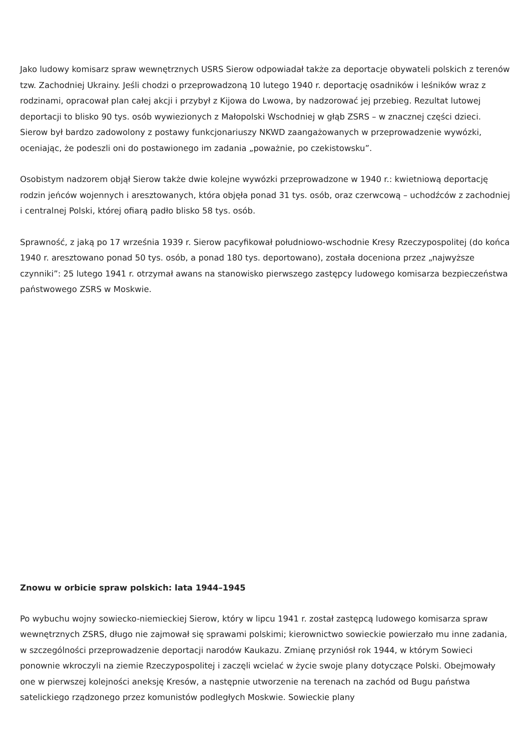Jako ludowy komisarz spraw wewnętrznych USRS Sierow odpowiadał także za deportacje obywateli polskich z terenów tzw. Zachodniej Ukrainy. Jeśli chodzi o przeprowadzoną 10 lutego 1940 r. deportację osadników i leśników wraz z rodzinami, opracował plan całej akcji i przybył z Kijowa do Lwowa, by nadzorować jej przebieg. Rezultat lutowej deportacji to blisko 90 tys. osób wywiezionych z Małopolski Wschodniej w głąb ZSRS – w znacznej części dzieci. Sierow był bardzo zadowolony z postawy funkcjonariuszy NKWD zaangażowanych w przeprowadzenie wywózki, oceniając, że podeszli oni do postawionego im zadania „poważnie, po czekistowsku”.
Osobistym nadzorem objął Sierow także dwie kolejne wywózki przeprowadzone w 1940 r.: kwietniową deportację rodzin jeńców wojennych i aresztowanych, która objęła ponad 31 tys. osób, oraz czerwcową – uchodźców z zachodniej i centralnej Polski, której ofiarą padło blisko 58 tys. osób.
Sprawność, z jaką po 17 września 1939 r. Sierow pacyfikował południowo-wschodnie Kresy Rzeczypospolitej (do końca 1940 r. aresztowano ponad 50 tys. osób, a ponad 180 tys. deportowano), została doceniona przez „najwyższe czynniki”: 25 lutego 1941 r. otrzymał awans na stanowisko pierwszego zastępcy ludowego komisarza bezpieczeństwa państwowego ZSRS w Moskwie.
Znowu w orbicie spraw polskich: lata 1944–1945
Po wybuchu wojny sowiecko-niemieckiej Sierow, który w lipcu 1941 r. został zastępcą ludowego komisarza spraw wewnętrznych ZSRS, długo nie zajmował się sprawami polskimi; kierownictwo sowieckie powierzało mu inne zadania, w szczególności przeprowadzenie deportacji narodów Kaukazu. Zmianę przyniósł rok 1944, w którym Sowieci ponownie wkroczyli na ziemie Rzeczypospolitej i zaczęli wcielać w życie swoje plany dotyczące Polski. Obejmowały one w pierwszej kolejności aneksję Kresów, a następnie utworzenie na terenach na zachód od Bugu państwa satelickiego rządzonego przez komunistów podległych Moskwie. Sowieckie plany